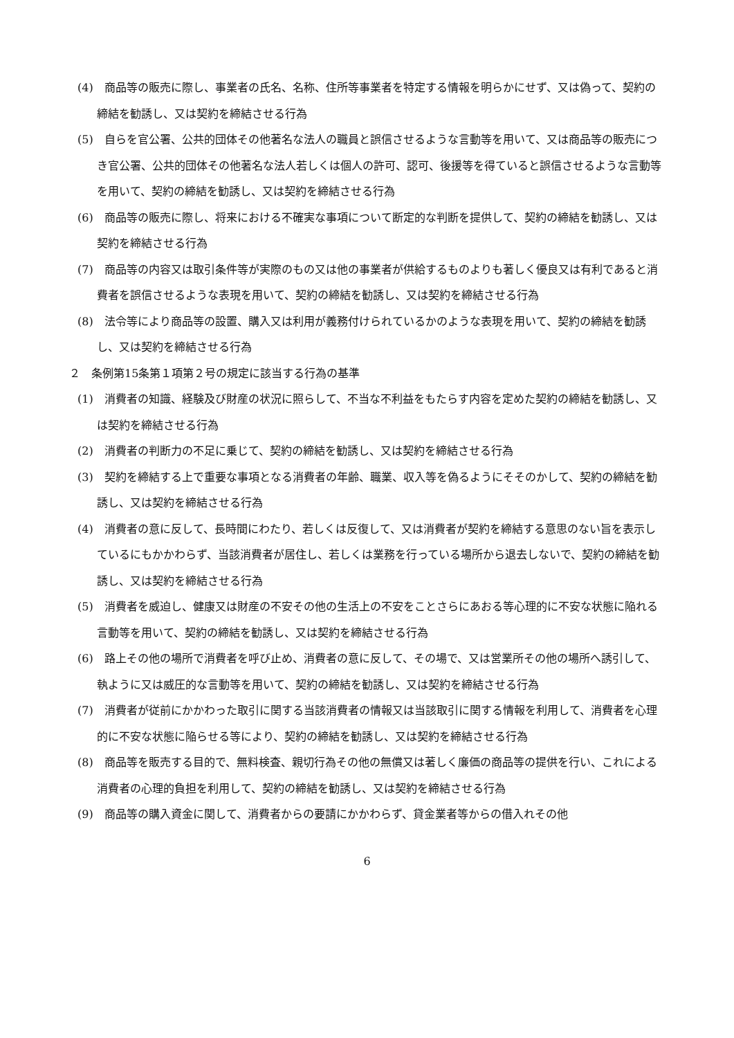(4)　商品等の販売に際し、事業者の氏名、名称、住所等事業者を特定する情報を明らかにせず、又は偽って、契約の締結を勧誘し、又は契約を締結させる行為
(5)　自らを官公署、公共的団体その他著名な法人の職員と誤信させるような言動等を用いて、又は商品等の販売につき官公署、公共的団体その他著名な法人若しくは個人の許可、認可、後援等を得ていると誤信させるような言動等を用いて、契約の締結を勧誘し、又は契約を締結させる行為
(6)　商品等の販売に際し、将来における不確実な事項について断定的な判断を提供して、契約の締結を勧誘し、又は契約を締結させる行為
(7)　商品等の内容又は取引条件等が実際のもの又は他の事業者が供給するものよりも著しく優良又は有利であると消費者を誤信させるような表現を用いて、契約の締結を勧誘し、又は契約を締結させる行為
(8)　法令等により商品等の設置、購入又は利用が義務付けられているかのような表現を用いて、契約の締結を勧誘し、又は契約を締結させる行為
２　条例第15条第１項第２号の規定に該当する行為の基準
(1)　消費者の知識、経験及び財産の状況に照らして、不当な不利益をもたらす内容を定めた契約の締結を勧誘し、又は契約を締結させる行為
(2)　消費者の判断力の不足に乗じて、契約の締結を勧誘し、又は契約を締結させる行為
(3)　契約を締結する上で重要な事項となる消費者の年齢、職業、収入等を偽るようにそそのかして、契約の締結を勧誘し、又は契約を締結させる行為
(4)　消費者の意に反して、長時間にわたり、若しくは反復して、又は消費者が契約を締結する意思のない旨を表示しているにもかかわらず、当該消費者が居住し、若しくは業務を行っている場所から退去しないで、契約の締結を勧誘し、又は契約を締結させる行為
(5)　消費者を威迫し、健康又は財産の不安その他の生活上の不安をことさらにあおる等心理的に不安な状態に陥れる言動等を用いて、契約の締結を勧誘し、又は契約を締結させる行為
(6)　路上その他の場所で消費者を呼び止め、消費者の意に反して、その場で、又は営業所その他の場所へ誘引して、執ように又は威圧的な言動等を用いて、契約の締結を勧誘し、又は契約を締結させる行為
(7)　消費者が従前にかかわった取引に関する当該消費者の情報又は当該取引に関する情報を利用して、消費者を心理的に不安な状態に陥らせる等により、契約の締結を勧誘し、又は契約を締結させる行為
(8)　商品等を販売する目的で、無料検査、親切行為その他の無償又は著しく廉価の商品等の提供を行い、これによる消費者の心理的負担を利用して、契約の締結を勧誘し、又は契約を締結させる行為
(9)　商品等の購入資金に関して、消費者からの要請にかかわらず、貸金業者等からの借入れその他
6